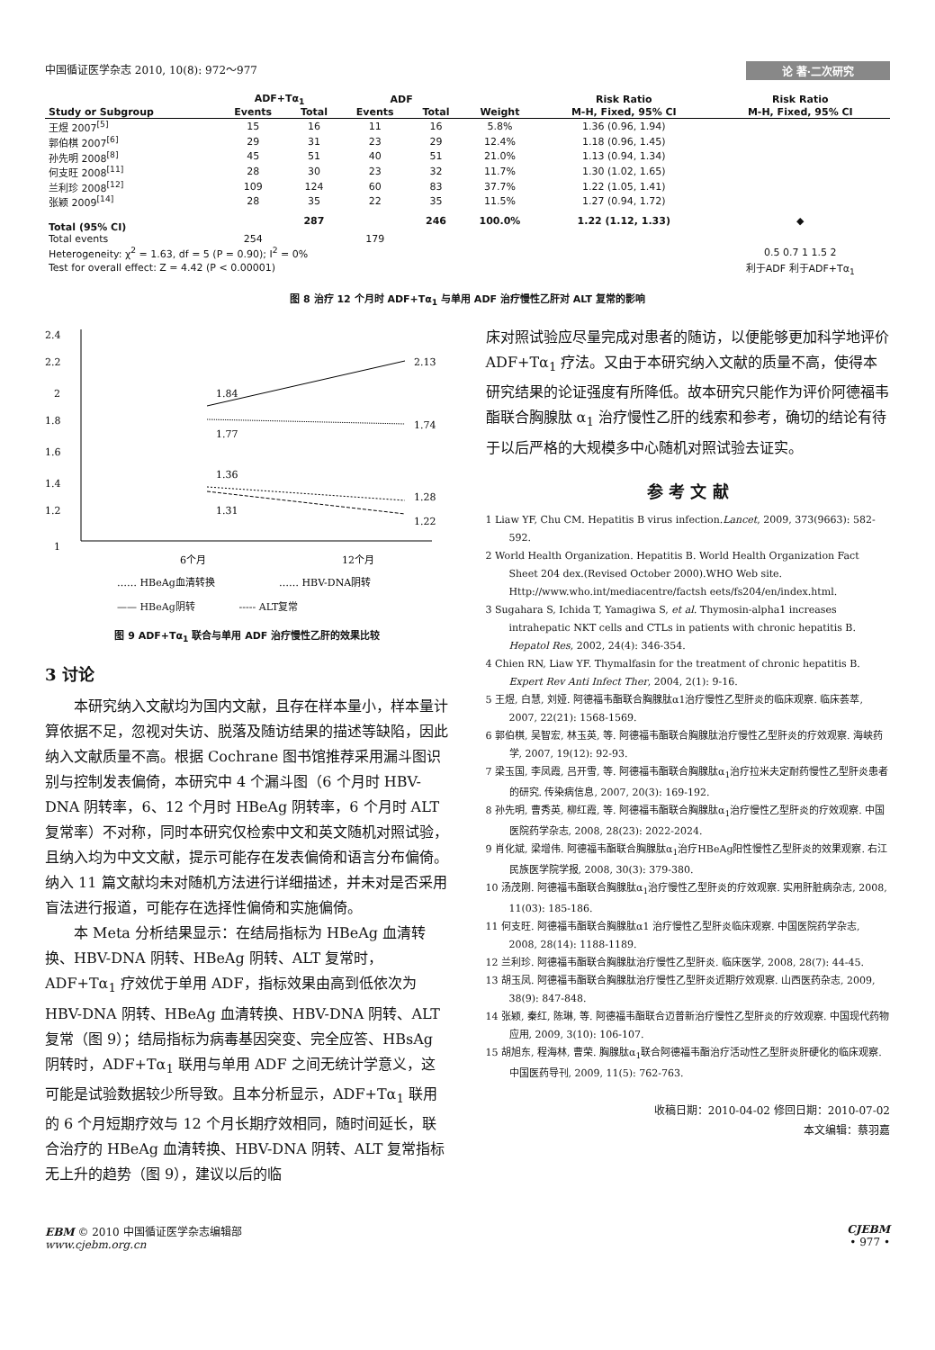中国循证医学杂志 2010, 10(8): 972～977 论 著·二次研究
| | ADF+Tα<sub>1</sub> | | ADF | | | Risk Ratio | Risk Ratio |
| --- | --- | --- | --- | --- | --- | --- | --- |
| Study or Subgroup | Events | Total | Events | Total | Weight | M-H, Fixed, 95% CI | M-H, Fixed, 95% CI |
| 王煜 2007<sup>[5]</sup> | 15 | 16 | 11 | 16 | 5.8% | 1.36 (0.96, 1.94) | |
| 郭伯棋 2007<sup>[6]</sup> | 29 | 31 | 23 | 29 | 12.4% | 1.18 (0.96, 1.45) | |
| 孙先明 2008<sup>[8]</sup> | 45 | 51 | 40 | 51 | 21.0% | 1.13 (0.94, 1.34) | |
| 何支旺 2008<sup>[11]</sup> | 28 | 30 | 23 | 32 | 11.7% | 1.30 (1.02, 1.65) | |
| 兰利珍 2008<sup>[12]</sup> | 109 | 124 | 60 | 83 | 37.7% | 1.22 (1.05, 1.41) | |
| 张颖 2009<sup>[14]</sup> | 28 | 35 | 22 | 35 | 11.5% | 1.27 (0.94, 1.72) | |
| Total (95% CI) | | 287 | | 246 | 100.0% | 1.22 (1.12, 1.33) | ◆ |
| Total events | 254 | | 179 | | | | |
| Heterogeneity: χ<sup>2</sup> = 1.63, df = 5 (P = 0.90); I<sup>2</sup> = 0% | | | | | | | 0.5 0.7 1 1.5 2 |
| Test for overall effect: Z = 4.42 (P < 0.00001) | | | | | | | 利于ADF 利于ADF+Tα<sub>1</sub> |
图 8 治疗 12 个月时 ADF+Tα<sub>1</sub> 与单用 ADF 治疗慢性乙肝对 ALT 复常的影响
2.4
2.2
2
1.8
1.6
1.4
1.2
1
1.84
2.13
1.77
1.74
1.36
1.28
1.31
1.22
6个月
12个月
…… HBeAg血清转换
…… HBV-DNA阴转
—— HBeAg阴转 ----- ALT复常
图 9 ADF+Tα<sub>1</sub> 联合与单用 ADF 治疗慢性乙肝的效果比较
3 讨论
本研究纳入文献均为国内文献，且存在样本量小，样本量计算依据不足，忽视对失访、脱落及随访结果的描述等缺陷，因此纳入文献质量不高。根据 Cochrane 图书馆推荐采用漏斗图识别与控制发表偏倚，本研究中 4 个漏斗图（6 个月时 HBV-DNA 阴转率，6、12 个月时 HBeAg 阴转率，6 个月时 ALT 复常率）不对称，同时本研究仅检索中文和英文随机对照试验，且纳入均为中文文献，提示可能存在发表偏倚和语言分布偏倚。纳入 11 篇文献均未对随机方法进行详细描述，并未对是否采用盲法进行报道，可能存在选择性偏倚和实施偏倚。
本 Meta 分析结果显示：在结局指标为 HBeAg 血清转换、HBV-DNA 阴转、HBeAg 阴转、ALT 复常时，ADF+Tα<sub>1</sub> 疗效优于单用 ADF，指标效果由高到低依次为 HBV-DNA 阴转、HBeAg 血清转换、HBV-DNA 阴转、ALT 复常（图 9）；结局指标为病毒基因突变、完全应答、HBsAg 阴转时，ADF+Tα<sub>1</sub> 联用与单用 ADF 之间无统计学意义，这可能是试验数据较少所导致。且本分析显示，ADF+Tα<sub>1</sub> 联用的 6 个月短期疗效与 12 个月长期疗效相同，随时间延长，联合治疗的 HBeAg 血清转换、HBV-DNA 阴转、ALT 复常指标无上升的趋势（图 9），建议以后的临
床对照试验应尽量完成对患者的随访，以便能够更加科学地评价 ADF+Tα<sub>1</sub> 疗法。又由于本研究纳入文献的质量不高，使得本研究结果的论证强度有所降低。故本研究只能作为评价阿德福韦酯联合胸腺肽 α<sub>1</sub> 治疗慢性乙肝的线索和参考，确切的结论有待于以后严格的大规模多中心随机对照试验去证实。
参 考 文 献
1 Liaw YF, Chu CM. Hepatitis B virus infection.Lancet, 2009, 373(9663): 582-592.
2 World Health Organization. Hepatitis B. World Health Organization Fact Sheet 204 dex.(Revised October 2000).WHO Web site. Http://www.who.int/mediacentre/factsh eets/fs204/en/index.html.
3 Sugahara S, Ichida T, Yamagiwa S, et al. Thymosin-alpha1 increases intrahepatic NKT cells and CTLs in patients with chronic hepatitis B. Hepatol Res, 2002, 24(4): 346-354.
4 Chien RN, Liaw YF. Thymalfasin for the treatment of chronic hepatitis B. Expert Rev Anti Infect Ther, 2004, 2(1): 9-16.
5 王煜, 白慧, 刘娅. 阿德福韦酯联合胸腺肽α1治疗慢性乙型肝炎的临床观察. 临床荟萃, 2007, 22(21): 1568-1569.
6 郭伯棋, 吴智宏, 林玉英, 等. 阿德福韦酯联合胸腺肽治疗慢性乙型肝炎的疗效观察. 海峡药学, 2007, 19(12): 92-93.
7 梁玉国, 李凤霞, 吕开雪, 等. 阿德福韦酯联合胸腺肽α<sub>1</sub>治疗拉米夫定耐药慢性乙型肝炎患者的研究. 传染病信息, 2007, 20(3): 169-192.
8 孙先明, 曹秀英, 柳红霞, 等. 阿德福韦酯联合胸腺肽α<sub>1</sub>治疗慢性乙型肝炎的疗效观察. 中国医院药学杂志, 2008, 28(23): 2022-2024.
9 肖化斌, 梁增伟. 阿德福韦酯联合胸腺肽α<sub>1</sub>治疗HBeAg阳性慢性乙型肝炎的效果观察. 右江民族医学院学报, 2008, 30(3): 379-380.
10 汤茂刚. 阿德福韦酯联合胸腺肽α<sub>1</sub>治疗慢性乙型肝炎的疗效观察. 实用肝脏病杂志, 2008, 11(03): 185-186.
11 何支旺. 阿德福韦酯联合胸腺肽α1 治疗慢性乙型肝炎临床观察. 中国医院药学杂志, 2008, 28(14): 1188-1189.
12 兰利珍. 阿德福韦酯联合胸腺肽治疗慢性乙型肝炎. 临床医学, 2008, 28(7): 44-45.
13 胡玉凤. 阿德福韦酯联合胸腺肽治疗慢性乙型肝炎近期疗效观察. 山西医药杂志, 2009, 38(9): 847-848.
14 张颖, 秦红, 陈琳, 等. 阿德福韦酯联合迈普新治疗慢性乙型肝炎的疗效观察. 中国现代药物应用, 2009, 3(10): 106-107.
15 胡旭东, 程海林, 曹荣. 胸腺肽α<sub>1</sub>联合阿德福韦酯治疗活动性乙型肝炎肝硬化的临床观察. 中国医药导刊, 2009, 11(5): 762-763.
收稿日期：2010-04-02 修回日期：2010-07-02
本文编辑：蔡羽嘉
EBM © 2010 中国循证医学杂志编辑部
www.cjebm.org.cn CJEBM
• 977 •